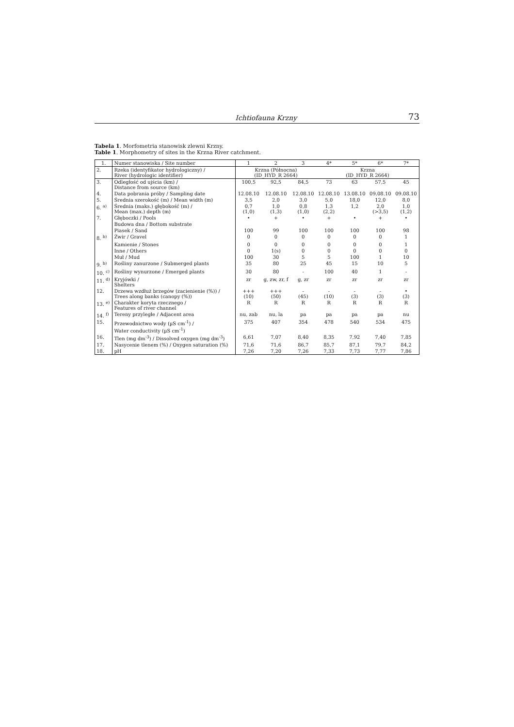Ichtiofauna Krzny 73
Tabela 1. Morfometria stanowisk zlewni Krzny.
Table 1. Morphometry of sites in the Krzna River catchment.
| 1. | Numer stanowiska / Site number | 1 | 2 | 3 | 4* | 5* | 6* | 7* |
| --- | --- | --- | --- | --- | --- | --- | --- | --- |
| 2. | Rzeka (identyfikator hydrologiczny) / River (hydrologic identifier) | Krzna (Północna) (ID_HYD_R 2664) | | | Krzna (ID_HYD_R 2664) | | | |
| 3. | Odległość od ujścia (km) / Distance from source (km) | 100,5 | 92,5 | 84,5 | 73 | 63 | 57,5 | 45 |
| 4. | Data pobrania próby / Sampling date | 12.08.10 | 12.08.10 | 12.08.10 | 12.08.10 | 13.08.10 | 09.08.10 | 09.08.10 |
| 5. | Średnia szerokość (m) / Mean width (m) | 3,5 | 2,0 | 3,0 | 5,0 | 18,0 | 12,0 | 8,0 |
| 6. <sup>a)</sup> | Średnia (maks.) głębokość (m) / Mean (max.) depth (m) | 0,7 (1,0) | 1,0 (1,3) | 0,8 (1,0) | 1,3 (2,2) | 1,2 | 2,0 (>3,5) | 1,0 (1,2) |
| 7. | Głęboczki / Pools | • | + | • | + | • | + | • |
| | Budowa dna / Bottom substrate | | | | | | | |
| | Piasek / Sand | 100 | 99 | 100 | 100 | 100 | 100 | 98 |
| 8. <sup>b)</sup> | Żwir / Gravel | 0 | 0 | 0 | 0 | 0 | 0 | 1 |
| | Kamienie / Stones | 0 | 0 | 0 | 0 | 0 | 0 | 1 |
| | Inne / Others | 0 | 1(s) | 0 | 0 | 0 | 0 | 0 |
| | Muł / Mud | 100 | 30 | 5 | 5 | 100 | 1 | 10 |
| 9. <sup>b)</sup> | Rośliny zanurzone / Submerged plants | 35 | 80 | 25 | 45 | 15 | 10 | 5 |
| 10. <sup>c)</sup> | Rośliny wynurzone / Emerged plants | 30 | 80 | - | 100 | 40 | 1 | - |
| 11. <sup>d)</sup> | Kryjówki / Shelters | zr | g, zw, zr, f | g, zr | zr | zr | zr | zr |
| 12. | Drzewa wzdłuż brzegów (zacienienie (%)) / Trees along banks (canopy (%)) | +++ (10) | +++ (50) | - (45) | - (10) | - (3) | - (3) | • (3) |
| 13. <sup>e)</sup> | Charakter koryta rzecznego / Features of river channel | R | R | R | R | R | R | R |
| 14. <sup>f)</sup> | Tereny przyległe / Adjacent area | nu, zab | nu, la | pa | pa | pa | pa | nu |
| 15. | Przewodnictwo wody (µS cm<sup>-1</sup>) / Water conductivity (µS cm<sup>-1</sup>) | 375 | 407 | 354 | 478 | 540 | 534 | 475 |
| 16. | Tlen (mg dm<sup>-3</sup>) / Dissolved oxygen (mg dm<sup>-3</sup>) | 6,61 | 7,07 | 8,40 | 8,35 | 7,92 | 7,40 | 7,85 |
| 17. | Nasycenie tlenem (%) / Oxygen saturation (%) | 71,6 | 71,6 | 86,7 | 85,7 | 87,1 | 79,7 | 84,2 |
| 18. | pH | 7,26 | 7,20 | 7,26 | 7,33 | 7,73 | 7,77 | 7,86 |